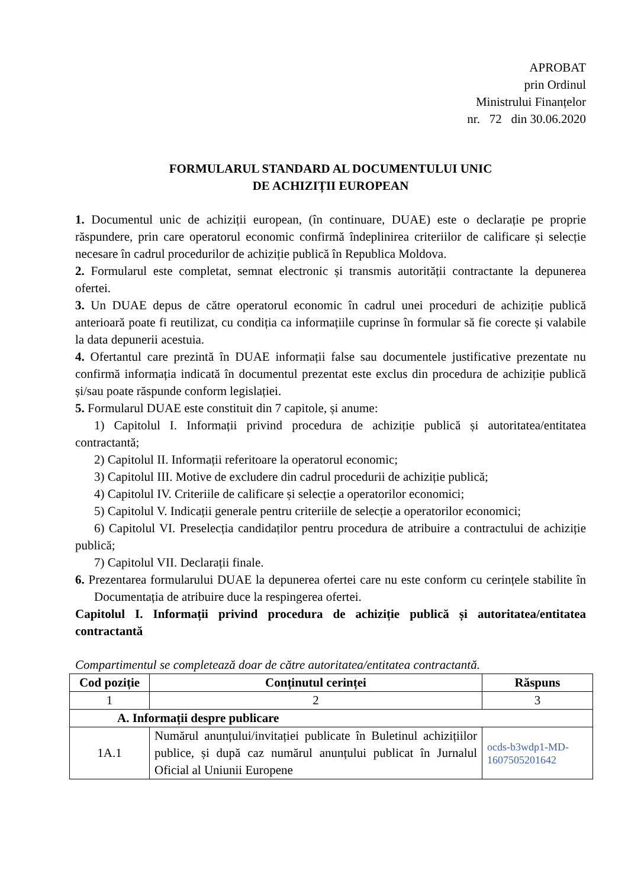APROBAT
prin Ordinul
Ministrului Finanțelor
nr. 72 din 30.06.2020
FORMULARUL STANDARD AL DOCUMENTULUI UNIC
DE ACHIZIȚII EUROPEAN
1. Documentul unic de achiziții european, (în continuare, DUAE) este o declarație pe proprie răspundere, prin care operatorul economic confirmă îndeplinirea criteriilor de calificare și selecție necesare în cadrul procedurilor de achiziție publică în Republica Moldova.
2. Formularul este completat, semnat electronic și transmis autorității contractante la depunerea ofertei.
3. Un DUAE depus de către operatorul economic în cadrul unei proceduri de achiziție publică anterioară poate fi reutilizat, cu condiția ca informațiile cuprinse în formular să fie corecte și valabile la data depunerii acestuia.
4. Ofertantul care prezintă în DUAE informații false sau documentele justificative prezentate nu confirmă informația indicată în documentul prezentat este exclus din procedura de achiziție publică și/sau poate răspunde conform legislației.
5. Formularul DUAE este constituit din 7 capitole, și anume:
1) Capitolul I. Informații privind procedura de achiziție publică și autoritatea/entitatea contractantă;
2) Capitolul II. Informații referitoare la operatorul economic;
3) Capitolul III. Motive de excludere din cadrul procedurii de achiziție publică;
4) Capitolul IV. Criteriile de calificare și selecție a operatorilor economici;
5) Capitolul V. Indicații generale pentru criteriile de selecție a operatorilor economici;
6) Capitolul VI. Preselecția candidaților pentru procedura de atribuire a contractului de achiziție publică;
7) Capitolul VII. Declarații finale.
6. Prezentarea formularului DUAE la depunerea ofertei care nu este conform cu cerințele stabilite în Documentația de atribuire duce la respingerea ofertei.
Capitolul I. Informații privind procedura de achiziție publică și autoritatea/entitatea contractantă
Compartimentul se completează doar de către autoritatea/entitatea contractantă.
| Cod poziție | Conținutul cerinței | Răspuns |
| --- | --- | --- |
| 1 | 2 | 3 |
| A. Informații despre publicare | | |
| 1A.1 | Numărul anunțului/invitației publicate în Buletinul achizițiilor publice, și după caz numărul anunțului publicat în Jurnalul Oficial al Uniunii Europene | ocds-b3wdp1-MD-1607505201642 |